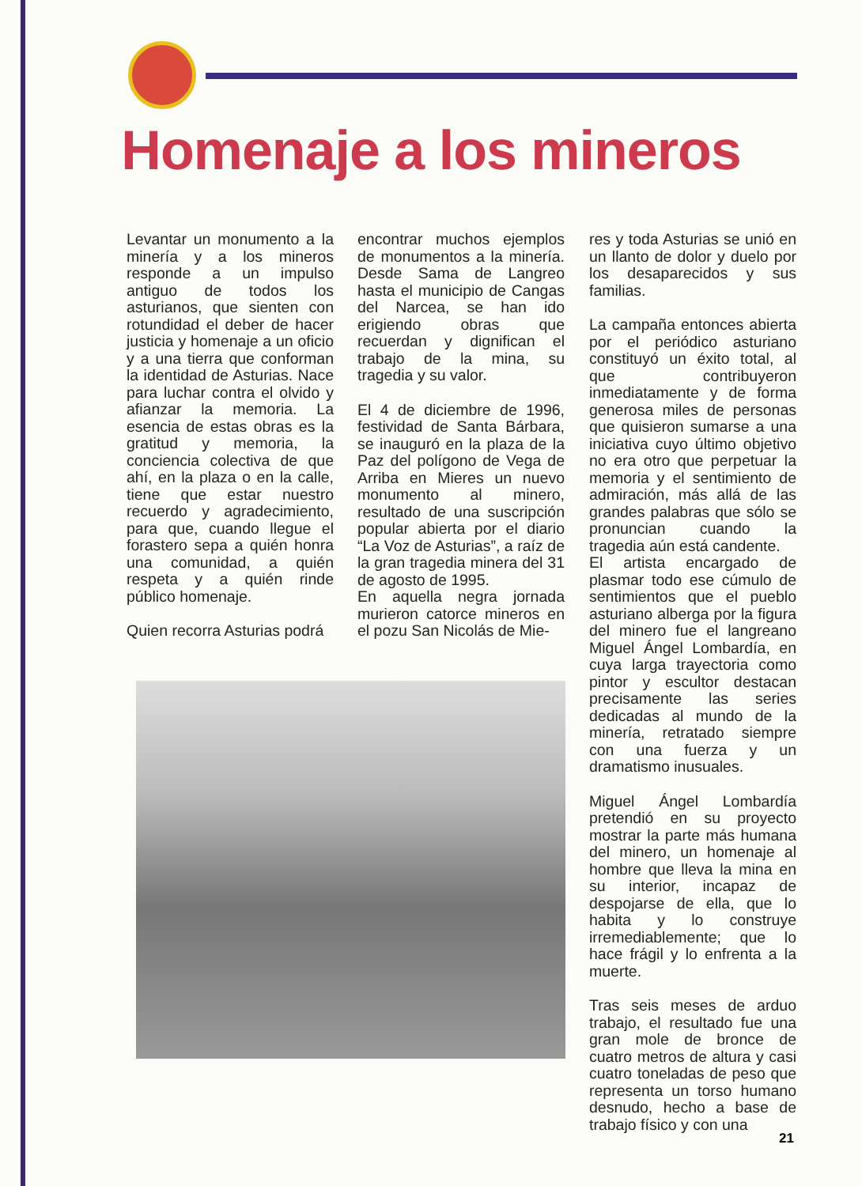Homenaje a los mineros
Levantar un monumento a la minería y a los mineros responde a un impulso antiguo de todos los asturianos, que sienten con rotundidad el deber de hacer justicia y homenaje a un oficio y a una tierra que conforman la identidad de Asturias. Nace para luchar contra el olvido y afianzar la memoria. La esencia de estas obras es la gratitud y memoria, la conciencia colectiva de que ahí, en la plaza o en la calle, tiene que estar nuestro recuerdo y agradecimiento, para que, cuando llegue el forastero sepa a quién honra una comunidad, a quién respeta y a quién rinde público homenaje.
Quien recorra Asturias podrá
encontrar muchos ejemplos de monumentos a la minería. Desde Sama de Langreo hasta el municipio de Cangas del Narcea, se han ido erigiendo obras que recuerdan y dignifican el trabajo de la mina, su tragedia y su valor.
El 4 de diciembre de 1996, festividad de Santa Bárbara, se inauguró en la plaza de la Paz del polígono de Vega de Arriba en Mieres un nuevo monumento al minero, resultado de una suscripción popular abierta por el diario “La Voz de Asturias”, a raíz de la gran tragedia minera del 31 de agosto de 1995.
En aquella negra jornada murieron catorce mineros en el pozu San Nicolás de Mie-
res y toda Asturias se unió en un llanto de dolor y duelo por los desaparecidos y sus familias.
La campaña entonces abierta por el periódico asturiano constituyó un éxito total, al que contribuyeron inmediatamente y de forma generosa miles de personas que quisieron sumarse a una iniciativa cuyo último objetivo no era otro que perpetuar la memoria y el sentimiento de admiración, más allá de las grandes palabras que sólo se pronuncian cuando la tragedia aún está candente.
El artista encargado de plasmar todo ese cúmulo de sentimientos que el pueblo asturiano alberga por la figura del minero fue el langreano Miguel Ángel Lombardía, en cuya larga trayectoria como pintor y escultor destacan precisamente las series dedicadas al mundo de la minería, retratado siempre con una fuerza y un dramatismo inusuales.
Miguel Ángel Lombardía pretendió en su proyecto mostrar la parte más humana del minero, un homenaje al hombre que lleva la mina en su interior, incapaz de despojarse de ella, que lo habita y lo construye irremediablemente; que lo hace frágil y lo enfrenta a la muerte.
Tras seis meses de arduo trabajo, el resultado fue una gran mole de bronce de cuatro metros de altura y casi cuatro toneladas de peso que representa un torso humano desnudo, hecho a base de trabajo físico y con una
21